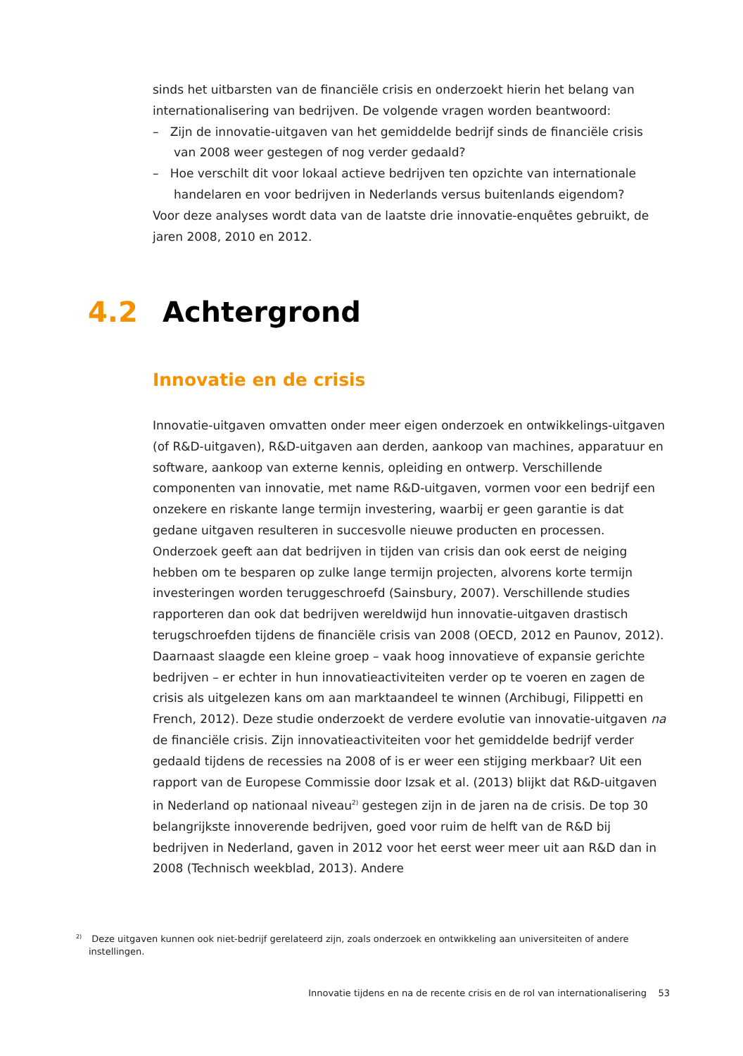sinds het uitbarsten van de financiële crisis en onderzoekt hierin het belang van internationalisering van bedrijven. De volgende vragen worden beantwoord:
– Zijn de innovatie-uitgaven van het gemiddelde bedrijf sinds de financiële crisis van 2008 weer gestegen of nog verder gedaald?
– Hoe verschilt dit voor lokaal actieve bedrijven ten opzichte van internationale handelaren en voor bedrijven in Nederlands versus buitenlands eigendom?
Voor deze analyses wordt data van de laatste drie innovatie-enquêtes gebruikt, de jaren 2008, 2010 en 2012.
4.2 Achtergrond
Innovatie en de crisis
Innovatie-uitgaven omvatten onder meer eigen onderzoek en ontwikkelings-uitgaven (of R&D-uitgaven), R&D-uitgaven aan derden, aankoop van machines, apparatuur en software, aankoop van externe kennis, opleiding en ontwerp. Verschillende componenten van innovatie, met name R&D-uitgaven, vormen voor een bedrijf een onzekere en riskante lange termijn investering, waarbij er geen garantie is dat gedane uitgaven resulteren in succesvolle nieuwe producten en processen. Onderzoek geeft aan dat bedrijven in tijden van crisis dan ook eerst de neiging hebben om te besparen op zulke lange termijn projecten, alvorens korte termijn investeringen worden teruggeschroefd (Sainsbury, 2007). Verschillende studies rapporteren dan ook dat bedrijven wereldwijd hun innovatie-uitgaven drastisch terugschroefden tijdens de financiële crisis van 2008 (OECD, 2012 en Paunov, 2012). Daarnaast slaagde een kleine groep – vaak hoog innovatieve of expansie gerichte bedrijven – er echter in hun innovatieactiviteiten verder op te voeren en zagen de crisis als uitgelezen kans om aan marktaandeel te winnen (Archibugi, Filippetti en French, 2012). Deze studie onderzoekt de verdere evolutie van innovatie-uitgaven na de financiële crisis. Zijn innovatieactiviteiten voor het gemiddelde bedrijf verder gedaald tijdens de recessies na 2008 of is er weer een stijging merkbaar? Uit een rapport van de Europese Commissie door Izsak et al. (2013) blijkt dat R&D-uitgaven in Nederland op nationaal niveau<sup>2)</sup> gestegen zijn in de jaren na de crisis. De top 30 belangrijkste innoverende bedrijven, goed voor ruim de helft van de R&D bij bedrijven in Nederland, gaven in 2012 voor het eerst weer meer uit aan R&D dan in 2008 (Technisch weekblad, 2013). Andere
<sup>2)</sup> Deze uitgaven kunnen ook niet-bedrijf gerelateerd zijn, zoals onderzoek en ontwikkeling aan universiteiten of andere
instellingen.
Innovatie tijdens en na de recente crisis en de rol van internationalisering 53